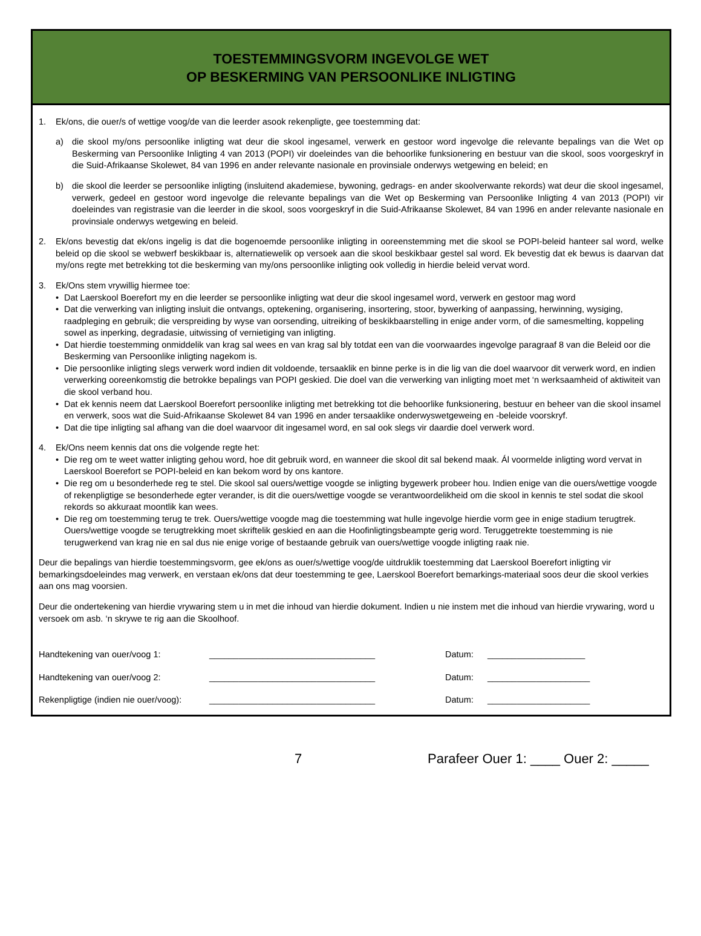TOESTEMMINGSVORM INGEVOLGE WET
OP BESKERMING VAN PERSOONLIKE INLIGTING
1. Ek/ons, die ouer/s of wettige voog/de van die leerder asook rekenpligte, gee toestemming dat:
a) die skool my/ons persoonlike inligting wat deur die skool ingesamel, verwerk en gestoor word ingevolge die relevante bepalings van die Wet op Beskerming van Persoonlike Inligting 4 van 2013 (POPI) vir doeleindes van die behoorlike funksionering en bestuur van die skool, soos voorgeskryf in die Suid-Afrikaanse Skolewet, 84 van 1996 en ander relevante nasionale en provinsiale onderwys wetgewing en beleid; en
b) die skool die leerder se persoonlike inligting (insluitend akademiese, bywoning, gedrags- en ander skoolverwante rekords) wat deur die skool ingesamel, verwerk, gedeel en gestoor word ingevolge die relevante bepalings van die Wet op Beskerming van Persoonlike Inligting 4 van 2013 (POPI) vir doeleindes van registrasie van die leerder in die skool, soos voorgeskryf in die Suid-Afrikaanse Skolewet, 84 van 1996 en ander relevante nasionale en provinsiale onderwys wetgewing en beleid.
2. Ek/ons bevestig dat ek/ons ingelig is dat die bogenoemde persoonlike inligting in ooreenstemming met die skool se POPI-beleid hanteer sal word, welke beleid op die skool se webwerf beskikbaar is, alternatiewelik op versoek aan die skool beskikbaar gestel sal word. Ek bevestig dat ek bewus is daarvan dat my/ons regte met betrekking tot die beskerming van my/ons persoonlike inligting ook volledig in hierdie beleid vervat word.
3. Ek/Ons stem vrywillig hiermee toe:
• Dat Laerskool Boerefort my en die leerder se persoonlike inligting wat deur die skool ingesamel word, verwerk en gestoor mag word
• Dat die verwerking van inligting insluit die ontvangs, optekening, organisering, insortering, stoor, bywerking of aanpassing, herwinning, wysiging, raadpleging en gebruik; die verspreiding by wyse van oorsending, uitreiking of beskikbaarstelling in enige ander vorm, of die samesmelting, koppeling sowel as inperking, degradasie, uitwissing of vernietiging van inligting.
• Dat hierdie toestemming onmiddelik van krag sal wees en van krag sal bly totdat een van die voorwaardes ingevolge paragraaf 8 van die Beleid oor die Beskerming van Persoonlike inligting nagekom is.
• Die persoonlike inligting slegs verwerk word indien dit voldoende, tersaaklik en binne perke is in die lig van die doel waarvoor dit verwerk word, en indien verwerking ooreenkomstig die betrokke bepalings van POPI geskied. Die doel van die verwerking van inligting moet met ‘n werksaamheid of aktiwiteit van die skool verband hou.
• Dat ek kennis neem dat Laerskool Boerefort persoonlike inligting met betrekking tot die behoorlike funksionering, bestuur en beheer van die skool insamel en verwerk, soos wat die Suid-Afrikaanse Skolewet 84 van 1996 en ander tersaaklike onderwyswetgeweing en -beleide voorskryf.
• Dat die tipe inligting sal afhang van die doel waarvoor dit ingesamel word, en sal ook slegs vir daardie doel verwerk word.
4. Ek/Ons neem kennis dat ons die volgende regte het:
• Die reg om te weet watter inligting gehou word, hoe dit gebruik word, en wanneer die skool dit sal bekend maak. Ál voormelde inligting word vervat in Laerskool Boerefort se POPI-beleid en kan bekom word by ons kantore.
• Die reg om u besonderhede reg te stel. Die skool sal ouers/wettige voogde se inligting bygewerk probeer hou. Indien enige van die ouers/wettige voogde of rekenpligtige se besonderhede egter verander, is dit die ouers/wettige voogde se verantwoordelikheid om die skool in kennis te stel sodat die skool rekords so akkuraat moontlik kan wees.
• Die reg om toestemming terug te trek. Ouers/wettige voogde mag die toestemming wat hulle ingevolge hierdie vorm gee in enige stadium terugtrek. Ouers/wettige voogde se terugtrekking moet skriftelik geskied en aan die Hoofinligtingsbeampte gerig word. Teruggetrekte toestemming is nie terugwerkend van krag nie en sal dus nie enige vorige of bestaande gebruik van ouers/wettige voogde inligting raak nie.
Deur die bepalings van hierdie toestemmingsvorm, gee ek/ons as ouer/s/wettige voog/de uitdruklik toestemming dat Laerskool Boerefort inligting vir bemarkingsdoeleindes mag verwerk, en verstaan ek/ons dat deur toestemming te gee, Laerskool Boerefort bemarkings-materiaal soos deur die skool verkies aan ons mag voorsien.
Deur die ondertekening van hierdie vrywaring stem u in met die inhoud van hierdie dokument. Indien u nie instem met die inhoud van hierdie vrywaring, word u versoek om asb. ‘n skrywe te rig aan die Skoolhoof.
Handtekening van ouer/voog 1: __________________________________ Datum: ____________________
Handtekening van ouer/voog 2: __________________________________ Datum: _____________________
Rekenpligtige (indien nie ouer/voog): __________________________________ Datum: _____________________
7 Parafeer Ouer 1: ____ Ouer 2: _____